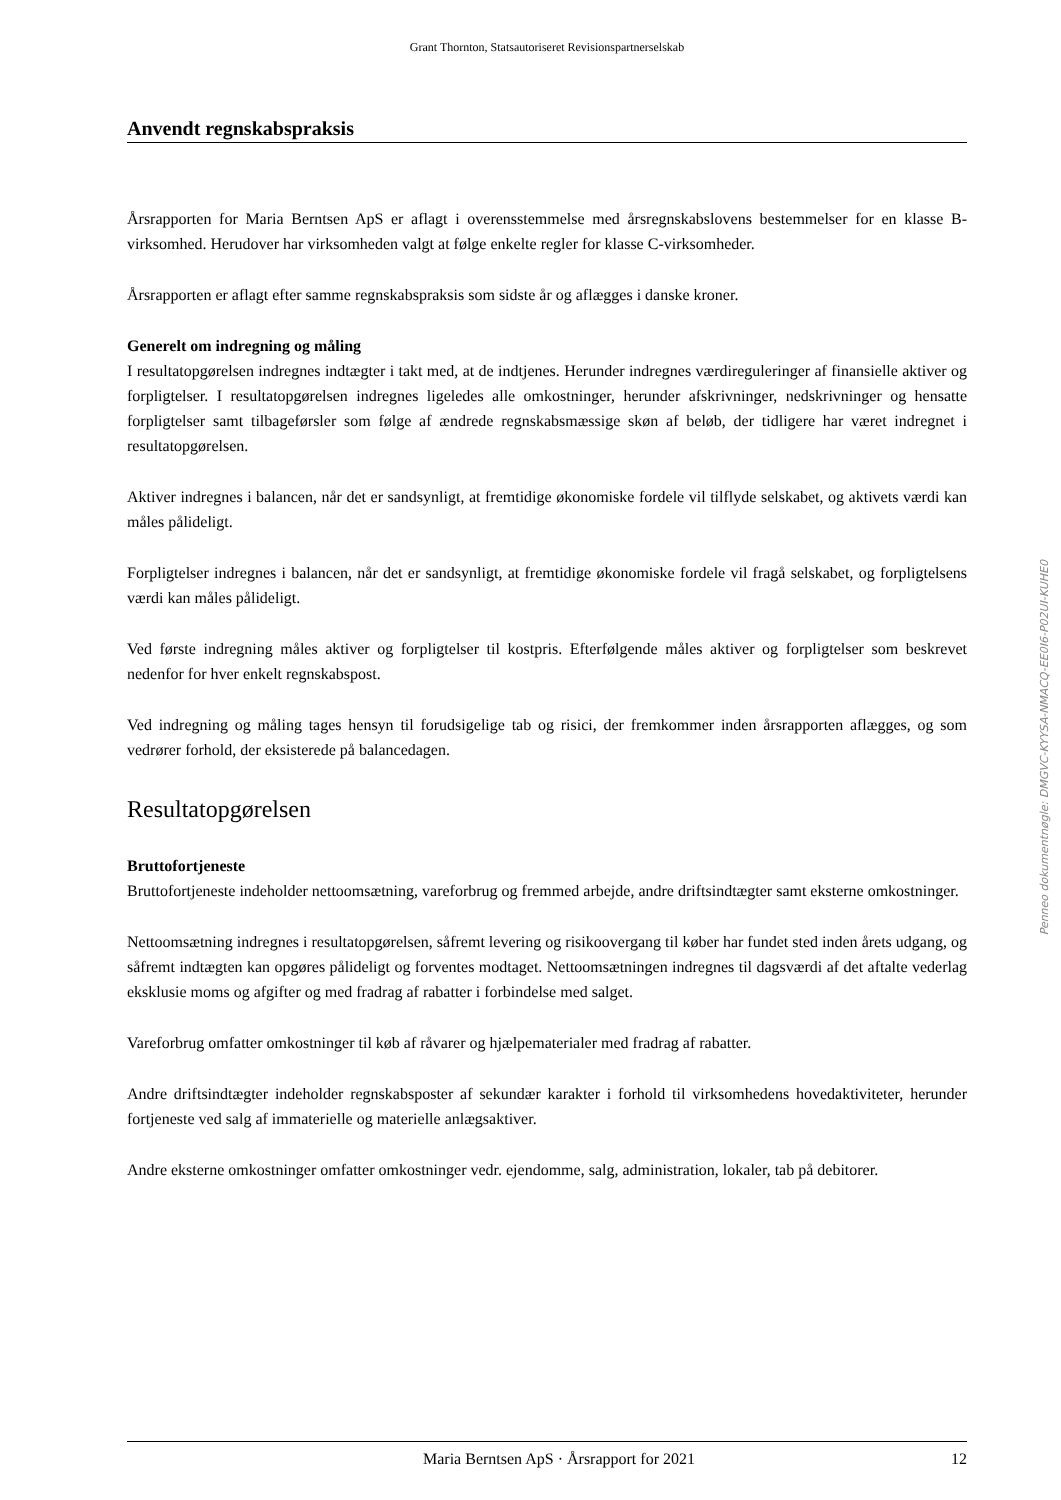Grant Thornton, Statsautoriseret Revisionspartnerselskab
Anvendt regnskabspraksis
Årsrapporten for Maria Berntsen ApS er aflagt i overensstemmelse med årsregnskabslovens bestemmelser for en klasse B-virksomhed. Herudover har virksomheden valgt at følge enkelte regler for klasse C-virksomheder.
Årsrapporten er aflagt efter samme regnskabspraksis som sidste år og aflægges i danske kroner.
Generelt om indregning og måling
I resultatopgørelsen indregnes indtægter i takt med, at de indtjenes. Herunder indregnes værdireguleringer af finansielle aktiver og forpligtelser. I resultatopgørelsen indregnes ligeledes alle omkostninger, herunder afskrivninger, nedskrivninger og hensatte forpligtelser samt tilbageførsler som følge af ændrede regnskabsmæssige skøn af beløb, der tidligere har været indregnet i resultatopgørelsen.
Aktiver indregnes i balancen, når det er sandsynligt, at fremtidige økonomiske fordele vil tilflyde selskabet, og aktivets værdi kan måles pålideligt.
Forpligtelser indregnes i balancen, når det er sandsynligt, at fremtidige økonomiske fordele vil fragå selskabet, og forpligtelsens værdi kan måles pålideligt.
Ved første indregning måles aktiver og forpligtelser til kostpris. Efterfølgende måles aktiver og forpligtelser som beskrevet nedenfor for hver enkelt regnskabspost.
Ved indregning og måling tages hensyn til forudsigelige tab og risici, der fremkommer inden årsrapporten aflægges, og som vedrører forhold, der eksisterede på balancedagen.
Resultatopgørelsen
Bruttofortjeneste
Bruttofortjeneste indeholder nettoomsætning, vareforbrug og fremmed arbejde, andre driftsindtægter samt eksterne omkostninger.
Nettoomsætning indregnes i resultatopgørelsen, såfremt levering og risikoovergang til køber har fundet sted inden årets udgang, og såfremt indtægten kan opgøres pålideligt og forventes modtaget. Nettoomsætningen indregnes til dagsværdi af det aftalte vederlag eksklusie moms og afgifter og med fradrag af rabatter i forbindelse med salget.
Vareforbrug omfatter omkostninger til køb af råvarer og hjælpematerialer med fradrag af rabatter.
Andre driftsindtægter indeholder regnskabsposter af sekundær karakter i forhold til virksomhedens hovedaktiviteter, herunder fortjeneste ved salg af immaterielle og materielle anlægsaktiver.
Andre eksterne omkostninger omfatter omkostninger vedr. ejendomme, salg, administration, lokaler, tab på debitorer.
Maria Berntsen ApS · Årsrapport for 2021 12
Penneo dokumentnøgle: DMGVC-KYYSA-NMACQ-EE0I6-P02UI-KUHE0